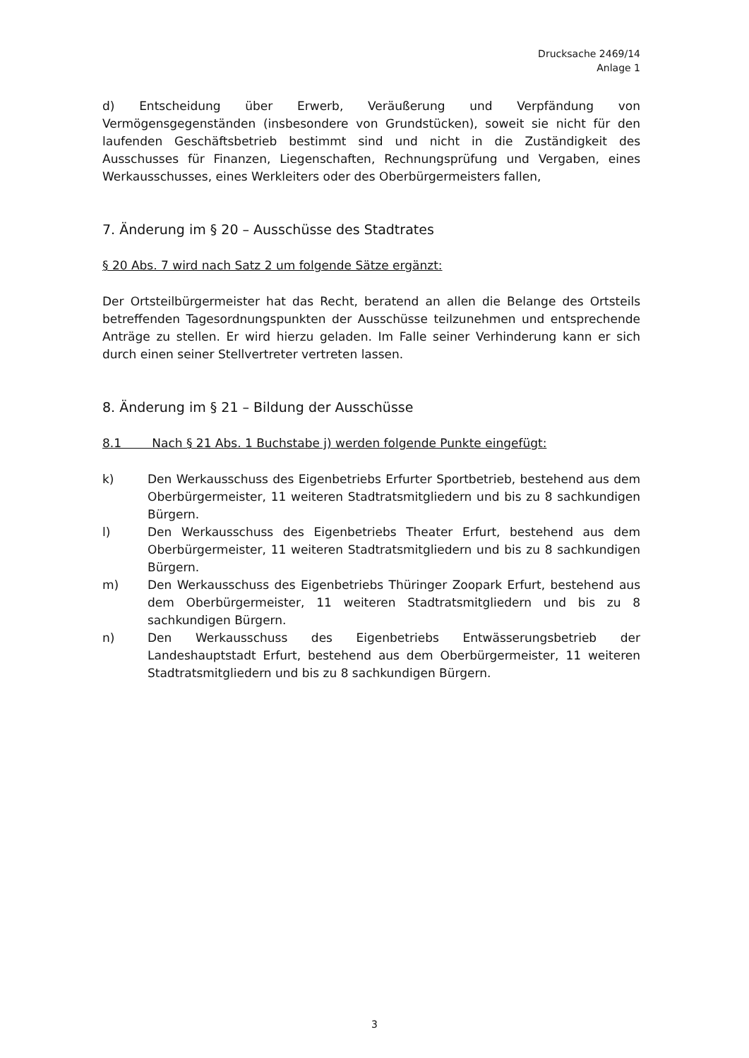Drucksache 2469/14
Anlage 1
d) Entscheidung über Erwerb, Veräußerung und Verpfändung von Vermögensgegenständen (insbesondere von Grundstücken), soweit sie nicht für den laufenden Geschäftsbetrieb bestimmt sind und nicht in die Zuständigkeit des Ausschusses für Finanzen, Liegenschaften, Rechnungsprüfung und Vergaben, eines Werkausschusses, eines Werkleiters oder des Oberbürgermeisters fallen,
7. Änderung im § 20 – Ausschüsse des Stadtrates
§ 20 Abs. 7 wird nach Satz 2 um folgende Sätze ergänzt:
Der Ortsteilbürgermeister hat das Recht, beratend an allen die Belange des Ortsteils betreffenden Tagesordnungspunkten der Ausschüsse teilzunehmen und entsprechende Anträge zu stellen. Er wird hierzu geladen. Im Falle seiner Verhinderung kann er sich durch einen seiner Stellvertreter vertreten lassen.
8. Änderung im § 21 – Bildung der Ausschüsse
8.1 Nach § 21 Abs. 1 Buchstabe j) werden folgende Punkte eingefügt:
k) Den Werkausschuss des Eigenbetriebs Erfurter Sportbetrieb, bestehend aus dem Oberbürgermeister, 11 weiteren Stadtratsmitgliedern und bis zu 8 sachkundigen Bürgern.
l) Den Werkausschuss des Eigenbetriebs Theater Erfurt, bestehend aus dem Oberbürgermeister, 11 weiteren Stadtratsmitgliedern und bis zu 8 sachkundigen Bürgern.
m) Den Werkausschuss des Eigenbetriebs Thüringer Zoopark Erfurt, bestehend aus dem Oberbürgermeister, 11 weiteren Stadtratsmitgliedern und bis zu 8 sachkundigen Bürgern.
n) Den Werkausschuss des Eigenbetriebs Entwässerungsbetrieb der Landeshauptstadt Erfurt, bestehend aus dem Oberbürgermeister, 11 weiteren Stadtratsmitgliedern und bis zu 8 sachkundigen Bürgern.
3